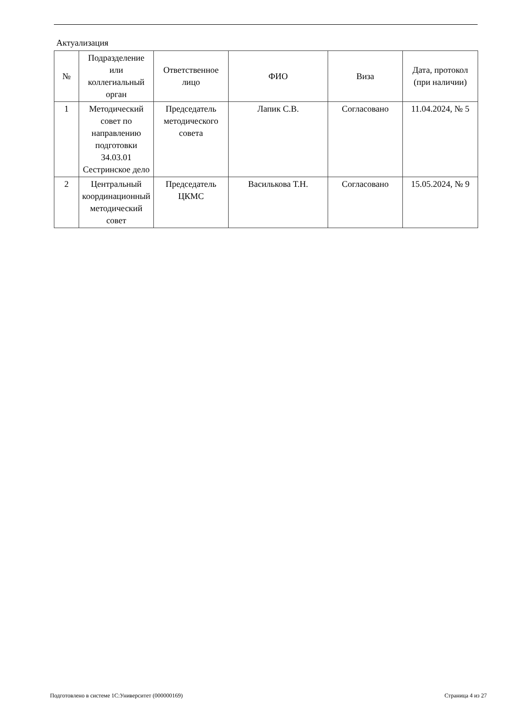Актуализация
| № | Подразделение или коллегиальный орган | Ответственное лицо | ФИО | Виза | Дата, протокол (при наличии) |
| --- | --- | --- | --- | --- | --- |
| 1 | Методический совет по направлению подготовки 34.03.01 Сестринское дело | Председатель методического совета | Лапик С.В. | Согласовано | 11.04.2024, № 5 |
| 2 | Центральный координационный методический совет | Председатель ЦКМС | Василькова Т.Н. | Согласовано | 15.05.2024, № 9 |
Подготовлено в системе 1С:Университет (000000169) Страница 4 из 27